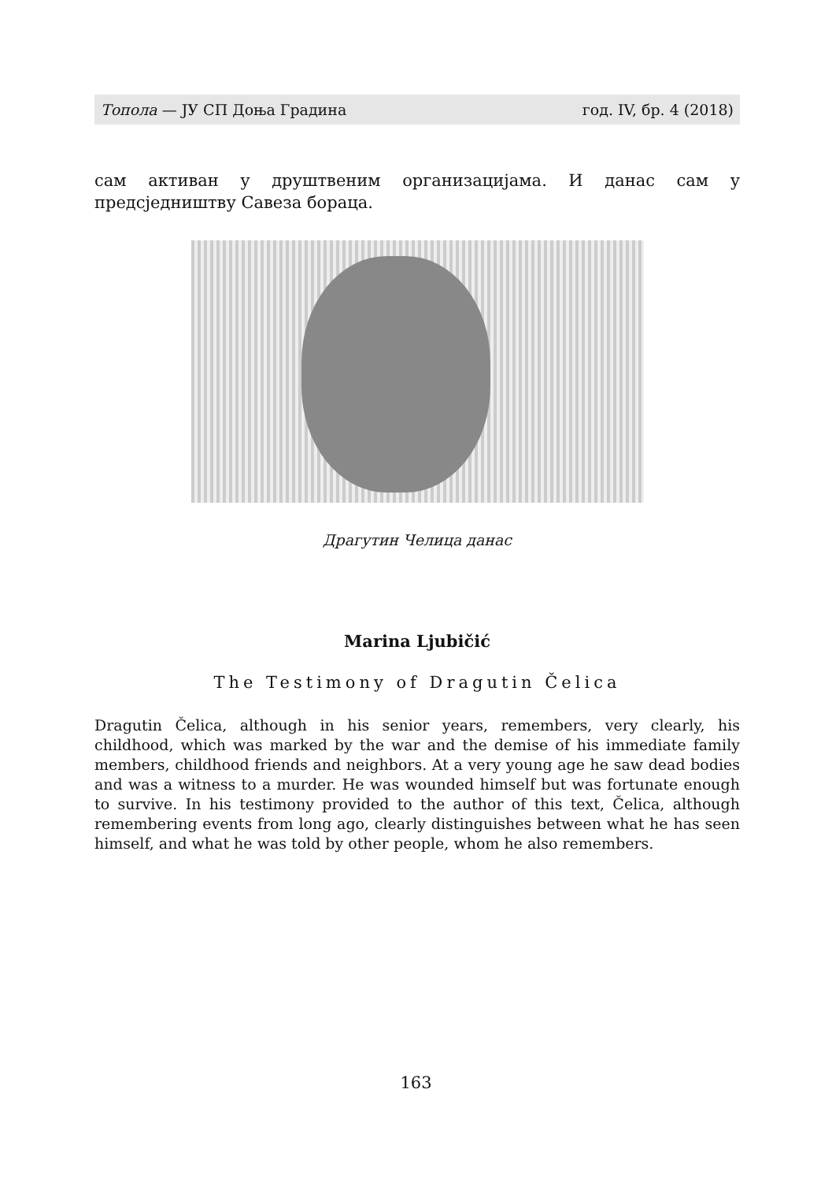Топола — ЈУ СП Доња Градина год. IV, бр. 4 (2018)
сам активан у друштвеним организацијама. И данас сам у предсједништву Савеза бораца.
Драгутин Челица данас
Marina Ljubičić
The Testimony of Dragutin Čelica
Dragutin Čelica, although in his senior years, remembers, very clearly, his childhood, which was marked by the war and the demise of his immediate family members, childhood friends and neighbors. At a very young age he saw dead bodies and was a witness to a murder. He was wounded himself but was fortunate enough to survive. In his testimony provided to the author of this text, Čelica, although remembering events from long ago, clearly distinguishes between what he has seen himself, and what he was told by other people, whom he also remembers.
163